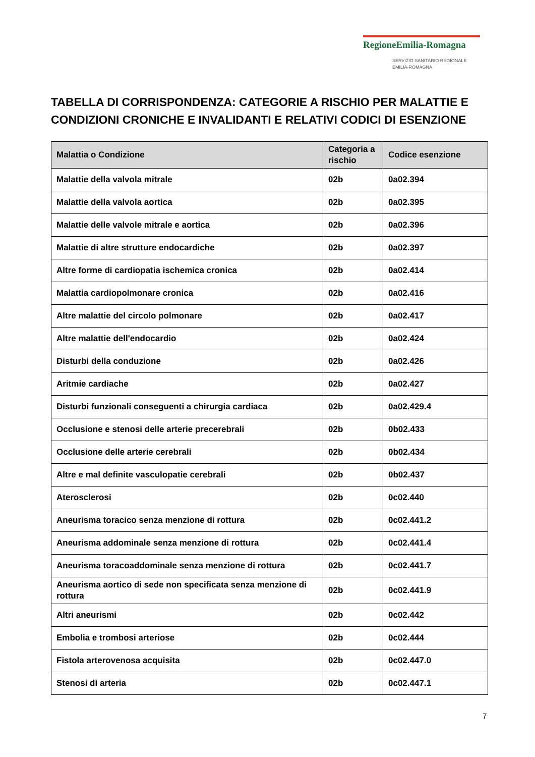RegioneEmilia-Romagna
SERVIZIO SANITARIO REGIONALE
EMILIA-ROMAGNA
TABELLA DI CORRISPONDENZA: CATEGORIE A RISCHIO PER MALATTIE E CONDIZIONI CRONICHE E INVALIDANTI E RELATIVI CODICI DI ESENZIONE
| Malattia o Condizione | Categoria a rischio | Codice esenzione |
| --- | --- | --- |
| Malattie della valvola mitrale | 02b | 0a02.394 |
| Malattie della valvola aortica | 02b | 0a02.395 |
| Malattie delle valvole mitrale e aortica | 02b | 0a02.396 |
| Malattie di altre strutture endocardiche | 02b | 0a02.397 |
| Altre forme di cardiopatia ischemica cronica | 02b | 0a02.414 |
| Malattia cardiopolmonare cronica | 02b | 0a02.416 |
| Altre malattie del circolo polmonare | 02b | 0a02.417 |
| Altre malattie dell'endocardio | 02b | 0a02.424 |
| Disturbi della conduzione | 02b | 0a02.426 |
| Aritmie cardiache | 02b | 0a02.427 |
| Disturbi funzionali conseguenti a chirurgia cardiaca | 02b | 0a02.429.4 |
| Occlusione e stenosi delle arterie precerebrali | 02b | 0b02.433 |
| Occlusione delle arterie cerebrali | 02b | 0b02.434 |
| Altre e mal definite vasculopatie cerebrali | 02b | 0b02.437 |
| Aterosclerosi | 02b | 0c02.440 |
| Aneurisma toracico senza menzione di rottura | 02b | 0c02.441.2 |
| Aneurisma addominale senza menzione di rottura | 02b | 0c02.441.4 |
| Aneurisma toracoaddominale senza menzione di rottura | 02b | 0c02.441.7 |
| Aneurisma aortico di sede non specificata senza menzione di rottura | 02b | 0c02.441.9 |
| Altri aneurismi | 02b | 0c02.442 |
| Embolia e trombosi arteriose | 02b | 0c02.444 |
| Fistola arterovenosa acquisita | 02b | 0c02.447.0 |
| Stenosi di arteria | 02b | 0c02.447.1 |
7